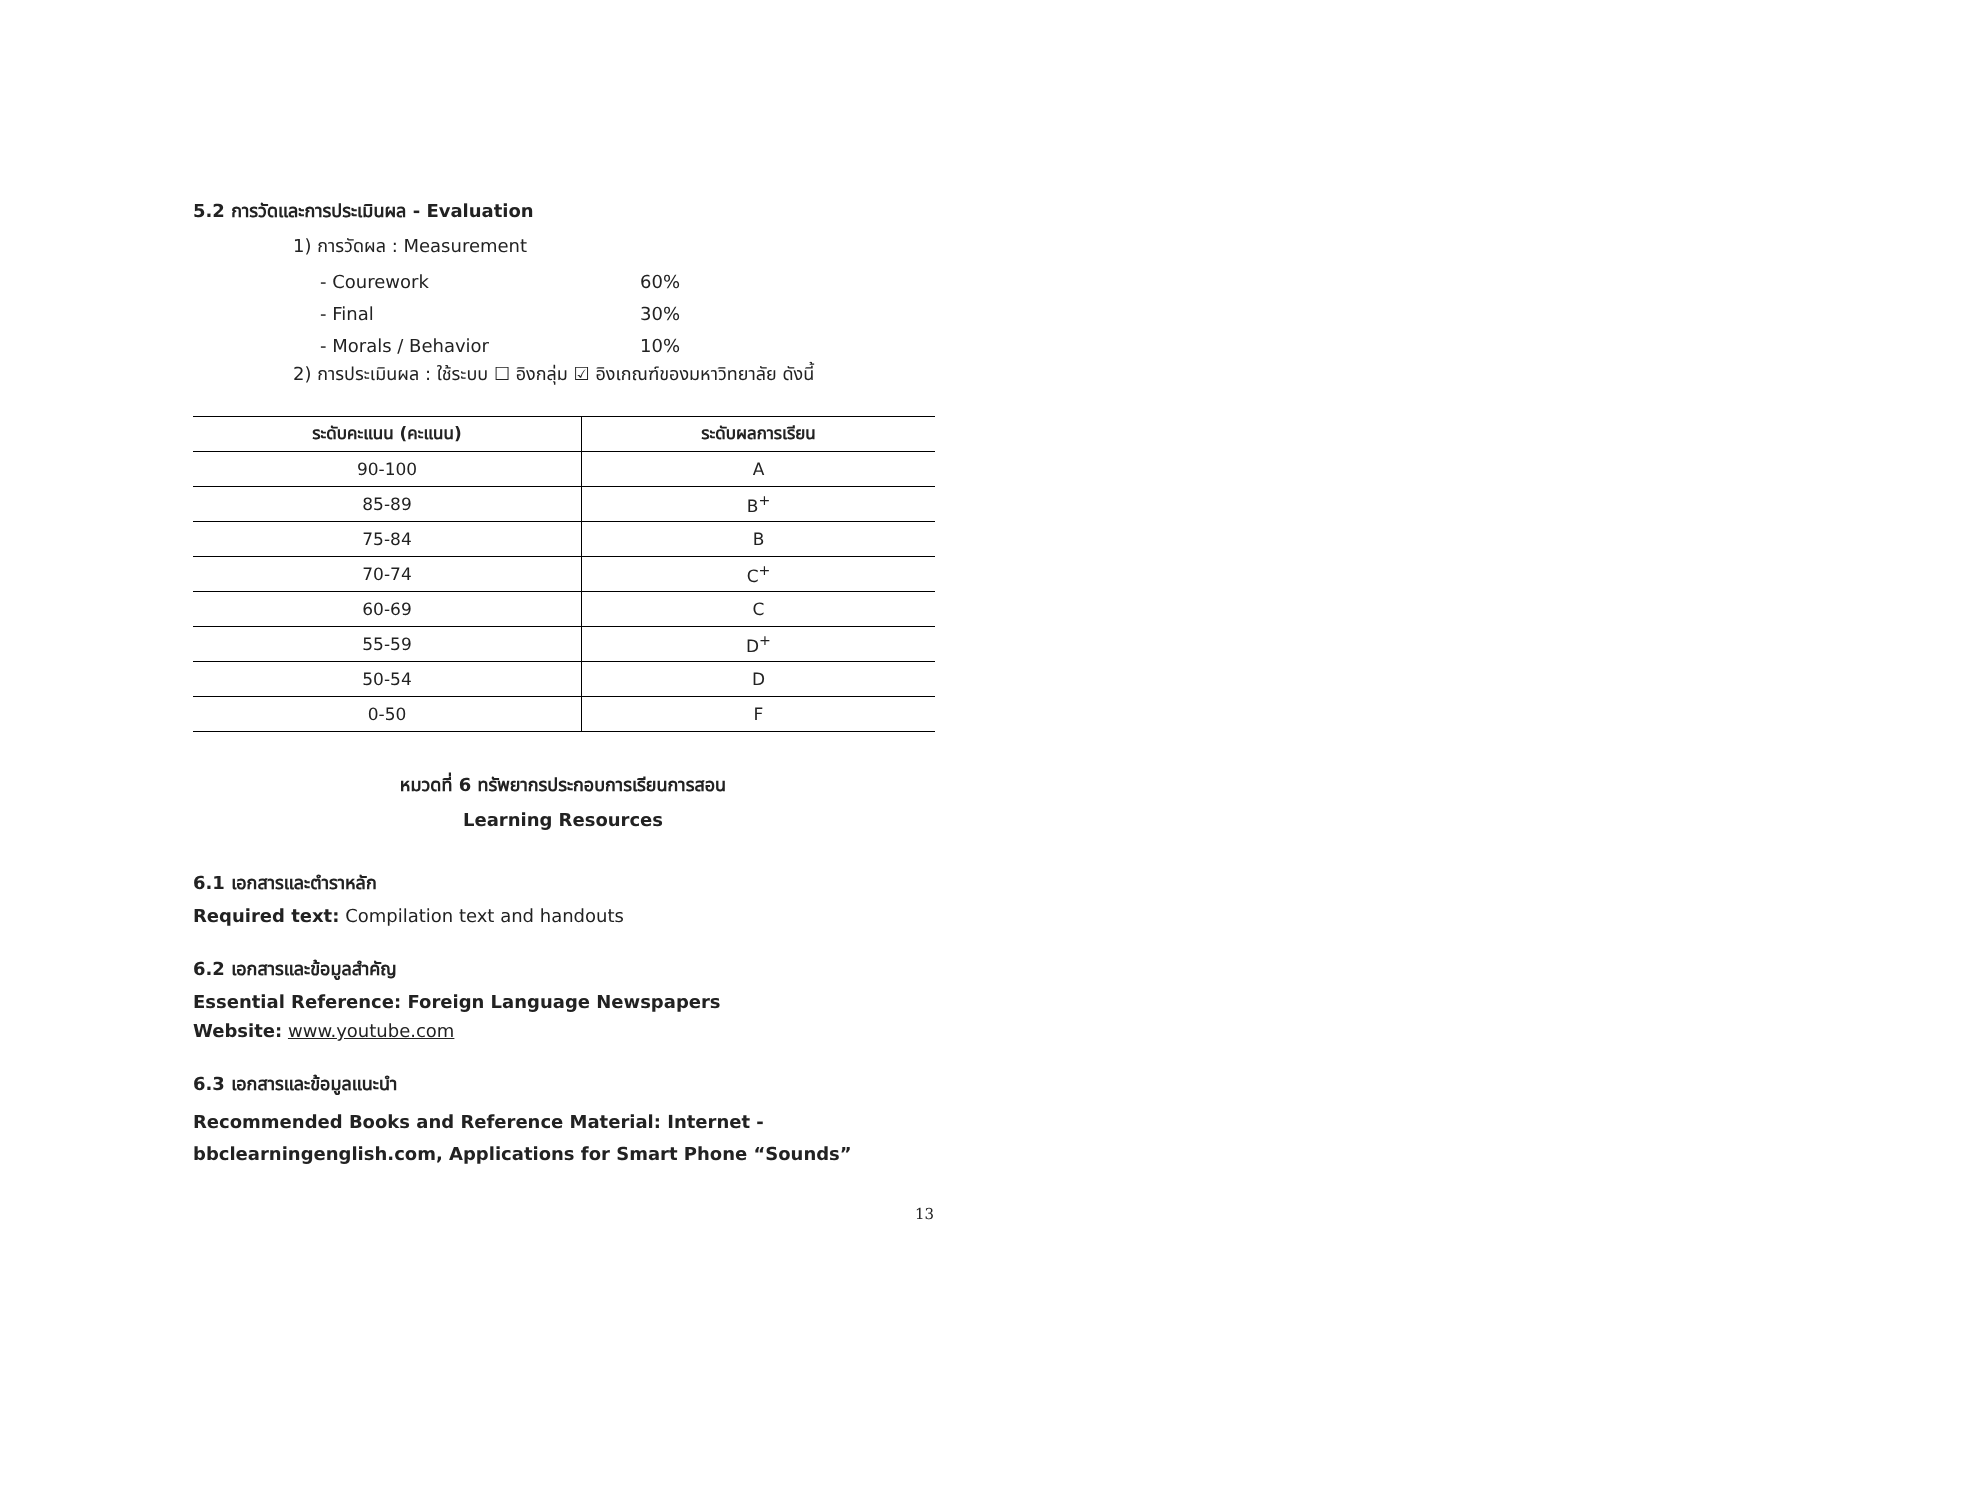5.2 การวัดและการประเมินผล - Evaluation
1) การวัดผล : Measurement
- Courework 60%
- Final 30%
- Morals / Behavior 10%
2) การประเมินผล : ใช้ระบบ ☐ อิงกลุ่ม ☑ อิงเกณฑ์ของมหาวิทยาลัย ดังนี้
| ระดับคะแนน (คะแนน) | ระดับผลการเรียน |
| --- | --- |
| 90-100 | A |
| 85-89 | B<sup>+</sup> |
| 75-84 | B |
| 70-74 | C<sup>+</sup> |
| 60-69 | C |
| 55-59 | D<sup>+</sup> |
| 50-54 | D |
| 0-50 | F |
หมวดที่ 6 ทรัพยากรประกอบการเรียนการสอน
Learning Resources
6.1 เอกสารและตำราหลัก
Required text: Compilation text and handouts
6.2 เอกสารและข้อมูลสำคัญ
Essential Reference: Foreign Language Newspapers
Website: www.youtube.com
6.3 เอกสารและข้อมูลแนะนำ
Recommended Books and Reference Material: Internet - bbclearningenglish.com, Applications for Smart Phone “Sounds”
13